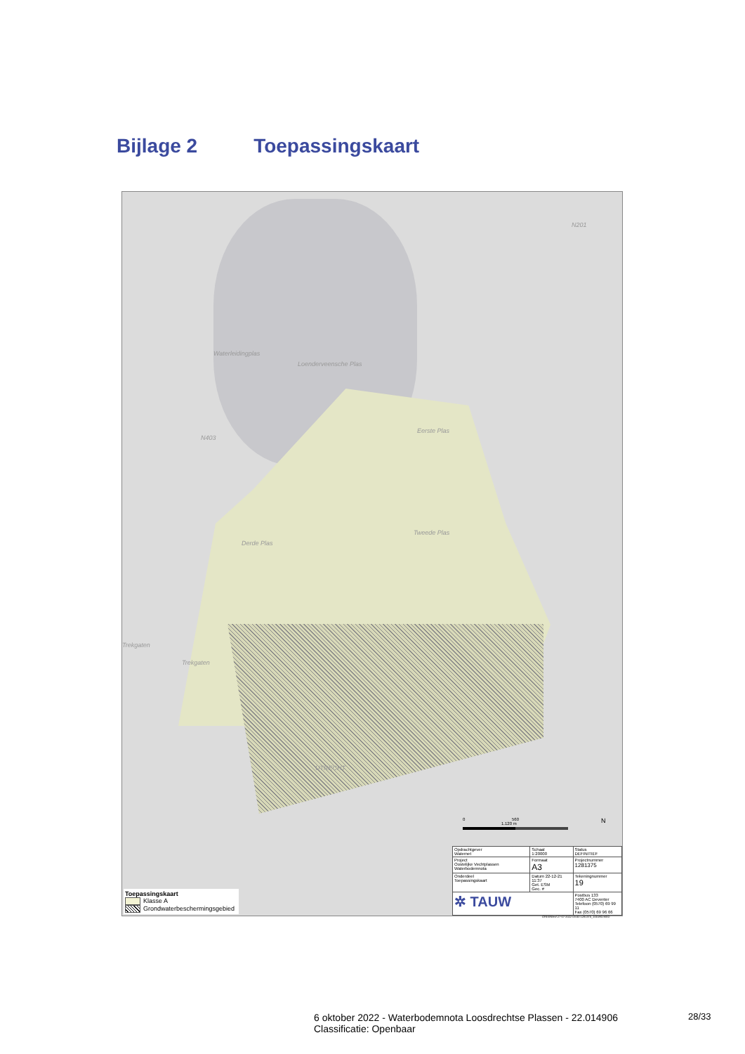Bijlage 2 Toepassingskaart
Waterleidingplas
Loenderveensche Plas
Eerste Plas
Derde Plas
Tweede Plas
Trekgaten
Trekgaten
UTRECHT
N201
N403
0 560 1.120 m N
Toepassingskaart
Klasse A
Grondwaterbeschermingsgebied
| Opdrachtgever Waternet | Schaal 1:20000 | Status DEFINITIEF |
| Project Oostelijke Vechtplassen Waterbodemnota | Formaat A3 | Projectnummer 1281375 |
| Onderdeel Toepassingskaart | Datum 22-12-21 11:37 Get. ESM Gec. # | Tekeningnummer 19 |
| ✲ TAUW | | Postbus 133 7400 AC Deventer Telefoon (0570) 69 99 11 Fax (0570) 69 96 66 |
GREEN\evf 27-07-2022 03:50 1281375_10019D.MXD
6 oktober 2022 - Waterbodemnota Loosdrechtse Plassen - 22.014906
Classificatie: Openbaar
28/33